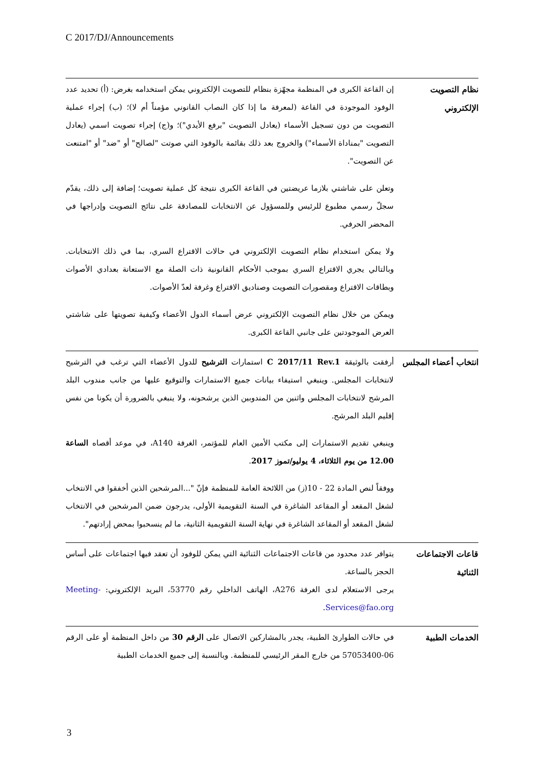C 2017/DJ/Announcements
نظام التصويت الإلكتروني
إن القاعة الكبرى في المنظمة مجهّزة بنظام للتصويت الإلكتروني يمكن استخدامه بغرض: (أ) تحديد عدد الوفود الموجودة في القاعة (لمعرفة ما إذا كان النصاب القانوني مؤمناً أم لا)؛ (ب) إجراء عملية التصويت من دون تسجيل الأسماء (يعادل التصويت "برفع الأيدي")؛ و(ج) إجراء تصويت اسمي (يعادل التصويت "بمناداة الأسماء") والخروج بعد ذلك بقائمة بالوفود التي صوتت "لصالح" أو "ضد" أو "امتنعت عن التصويت".
وتعلن على شاشتي بلازما عريضتين في القاعة الكبرى نتيجة كل عملية تصويت؛ إضافة إلى ذلك، يقدّم سجلّ رسمي مطبوع للرئيس وللمسؤول عن الانتخابات للمصادقة على نتائج التصويت وإدراجها في المحضر الحرفي.
ولا يمكن استخدام نظام التصويت الإلكتروني في حالات الاقتراع السري، بما في ذلك الانتخابات. وبالتالي يجري الاقتراع السري بموجب الأحكام القانونية ذات الصلة مع الاستعانة بعدادي الأصوات وبطاقات الاقتراع ومقصورات التصويت وصناديق الاقتراع وغرفة لعدّ الأصوات.
ويمكن من خلال نظام التصويت الإلكتروني عرض أسماء الدول الأعضاء وكيفية تصويتها على شاشتي العرض الموجودتين على جانبي القاعة الكبرى.
انتخاب أعضاء المجلس
أرفقت بالوثيقة C 2017/11 Rev.1 استمارات الترشيح للدول الأعضاء التي ترغب في الترشيح لانتخابات المجلس. وينبغي استيفاء بيانات جميع الاستمارات والتوقيع عليها من جانب مندوب البلد المرشح لانتخابات المجلس واثنين من المندوبين الذين يرشحونه، ولا ينبغي بالضرورة أن يكونا من نفس إقليم البلد المرشح.
وينبغي تقديم الاستمارات إلى مكتب الأمين العام للمؤتمر، الغرفة A140، في موعد أقصاه الساعة 12.00 من يوم الثلاثاء، 4 يوليو/تموز 2017.
ووفقاً لنص المادة 22 - 10(ز) من اللائحة العامة للمنظمة فإنّ "...المرشحين الذين أخفقوا في الانتخاب لشغل المقعد أو المقاعد الشاغرة في السنة التقويمية الأولى، يدرجون ضمن المرشحين في الانتخاب لشغل المقعد أو المقاعد الشاغرة في نهاية السنة التقويمية الثانية، ما لم ينسحبوا بمحض إرادتهم".
قاعات الاجتماعات الثنائية
يتوافر عدد محدود من قاعات الاجتماعات الثنائية التي يمكن للوفود أن تعقد فيها اجتماعات على أساس الحجز بالساعة.
يرجى الاستعلام لدى الغرفة A276، الهاتف الداخلي رقم 53770، البريد الإلكتروني: Meeting-Services@fao.org.
الخدمات الطبية
في حالات الطوارئ الطبية، يجدر بالمشاركين الاتصال على الرقم 30 من داخل المنظمة أو على الرقم 06-57053400 من خارج المقر الرئيسي للمنظمة. وبالنسبة إلى جميع الخدمات الطبية
3